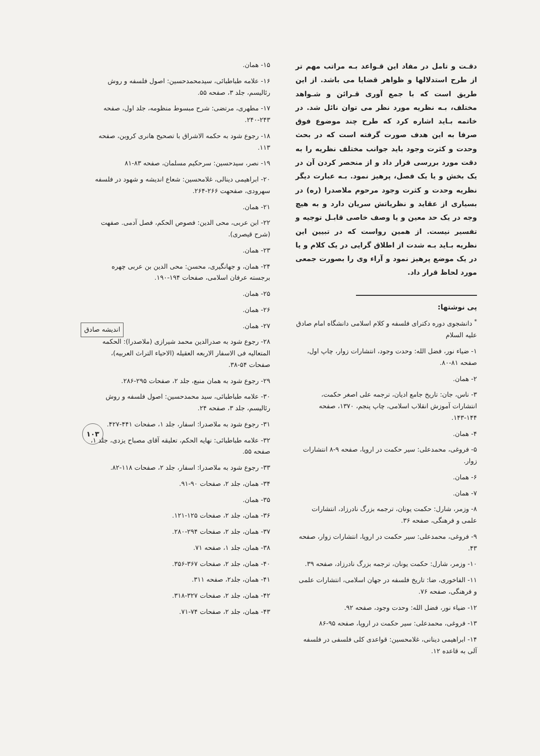دقـت و تامل در مفاد این قـواعد بـه مراتب مهم تر از طرح استدلالها و ظواهر قضایا می باشد. از این طریق است که با جمع آوری قـرائن و شـواهد مختلف، بـه نظریه مورد نظر می توان نائل شد. در خاتمه بـاید اشاره کرد که طرح چند موضوع فوق صرفا به این هدف صورت گرفته است که در بحث وحدت و کثرت وجود باید جوانب مختلف نظریه را به دقت مورد بررسی قرار داد و از منحصر کردن آن در یک بخش و یا یک فصل، پرهیز نمود. بـه عبارت دیگر نظریه وحدت و کثرت وجود مرحوم ملاصدرا (ره) در بسیاری از عقاید و نظریاتش سریان دارد و به هیچ وجه در یک حد معین و یا وصف خاصی قابـل توجیه و تفسیر نیست. از همین رواست که در تبیین این نظریه بـاید بـه شدت از اطلاق گرایی در یک کلام و یا در یک موضع پرهیز نمود و آراء وی را بصورت جمعی مورد لحاظ قرار داد.
پی نوشتها:
<sup>*</sup> دانشجوی دوره دکترای فلسفه و کلام اسلامی دانشگاه امام صادق علیه السلام
۱- ضیاء نور، فضل الله: وحدت وجود، انتشارات زوار، چاپ اول، صفحه ۸۱-۸۰.
۲- همان.
۳- ناس، جان: تاریخ جامع ادیان، ترجمه علی اصغر حکمت، انتشارات آموزش انقلاب اسلامی، چاپ پنجم، ۱۳۷۰، صفحه ۱۴۴-۱۴۳.
۴- همان.
۵- فروغی، محمدعلی: سیر حکمت در اروپا، صفحه ۹-۸ انتشارات زوار.
۶- همان.
۷- همان.
۸- وزمر، شارل: حکمت یونان، ترجمه بزرگ نادرزاد، انتشارات علمی و فرهنگی، صفحه ۳۶.
۹- فروغی، محمدعلی: سیر حکمت در اروپا، انتشارات زوار، صفحه ۴۳.
۱۰- وزمر، شارل: حکمت یونان، ترجمه بزرگ نادرزاد، صفحه ۳۹.
۱۱- الفاخوری، ضا: تاریخ فلسفه در جهان اسلامی، انتشارات علمی و فرهنگی، صفحه ۷۶.
۱۲- ضیاء نور، فضل الله: وحدت وجود، صفحه ۹۲.
۱۳- فروغی، محمدعلی: سیر حکمت در اروپا، صفحه ۹۵-۸۶
۱۴- ابراهیمی دینانی، غلامحسین: قواعدی کلی فلسفی در فلسفه آلی به قاعده ۱۲.
۱۵- همان.
۱۶- علامه طباطبائی، سیدمحمدحسین: اصول فلسفه و روش رئالیسم، جلد ۳، صفحه ۵۵.
۱۷- مطهری، مرتضی: شرح مبسوط منظومه، جلد اول، صفحه ۲۴۳-۲۴۰.
۱۸- رجوع شود به حکمه الاشراق با تصحیح هانری کروبن، صفحه ۱۱۳.
۱۹- نصر، سیدحسین: سرحکیم مسلمان، صفحه ۸۳-۸۱
۲۰- ابراهیمی دینالی، غلامحسین: شعاع اندیشه و شهود در فلسفه سهرودی، صفحهت ۲۶۶-۲۶۴.
۲۱- همان.
۲۲- ابن عربی، محی الدین: فصوص الحکم، فصل آدمی. صفهت (شرح قیصری).
۲۳- همان.
۲۴- همان، و جهانگیری، محسن: محی الدین بن عربی چهره برجسته عرفان اسلامی، صفحات ۱۹۴-۱۹۰.
۲۵- همان.
۲۶- همان.
۲۷- همان.
۲۸- رجوع شود به صدرالدین محمد شیرازی (ملاصدرا): الحکمه المتعالیه فی الاسفار الاربعه العقیله (الاحیاء التراث العربیه)، صفحات ۵۴-۳۸.
۲۹- رجوع شود به همان منبع، جلد ۲، صفحات ۲۹۵-۲۸۶.
۳۰- علامه طباطبائی، سید محمدحسین: اصول فلسفه و روش رئالیسم، جلد ۳، صفحه ۲۴.
۳۱- رجوع شود به ملاصدرا: اسفار، جلد ۱، صفحات ۴۴۱-۴۲۷.
۳۲- علامه طباطبائی: نهایه الحکم، تعلیقه آقای مصباح یزدی، جلد ۱، صفحه ۵۵.
۳۳- رجوع شود به ملاصدرا: اسفار، جلد ۲، صفحات ۱۱۸-۸۲.
۳۴- همان، جلد ۲، صفحات ۹۰-۹۱.
۳۵- همان.
۳۶- همان، جلد ۲، صفحات ۱۲۵-۱۲۱.
۳۷- همان، جلد ۲، صفحات ۲۹۴-۲۸۰.
۳۸- همان، جلد ۱، صفحه ۷۱.
۴۰- همان، جلد ۲، صفحات ۳۶۷-۳۵۶.
۴۱- همان، جلد۲، صفحه ۳۱۱.
۴۲- همان، جلد ۲، صفحات ۳۲۷-۳۱۸.
۴۳- همان، جلد ۲، صفحات ۷۴-۷۱.
اندیشه صادق
۱۰۳